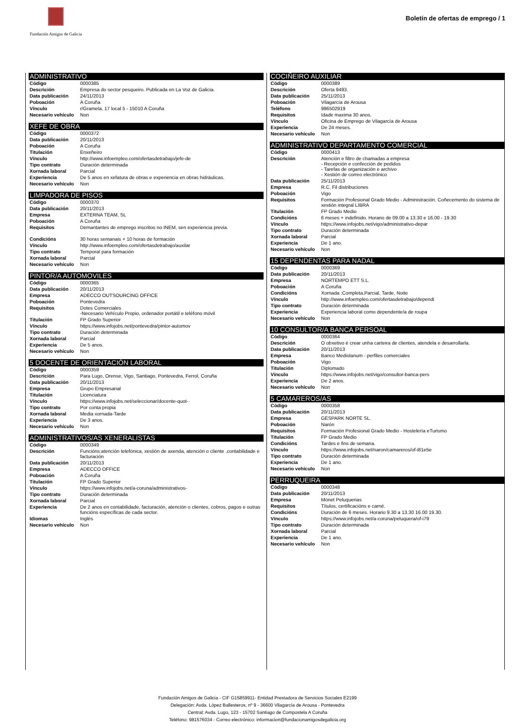Fundación Amigos de Galicia
Boletín de ofertas de emprego / 1
ADMINISTRATIVO
| Código | 0000385 |
| Descrición | Empresa do sector pesqueiro. Publicada en La Voz de Galicia. |
| Data publicación | 24/11/2013 |
| Poboación | A Coruña |
| Vínculo | r/Gramela, 17 local 5 - 15010 A Coruña |
| Necesario vehículo | Non |
XEFE DE OBRA
| Código | 0000372 |
| Data publicación | 20/11/2013 |
| Poboación | A Coruña |
| Titulación | Enxeñeiro |
| Vínculo | http://www.infoempleo.com/ofertasdetrabajo/jefe-de |
| Tipo contrato | Duración determinada |
| Xornada laboral | Parcial |
| Experiencia | De 5 anos en xefatura de obras e experiencia en obras hidráulicas. |
| Necesario vehículo | Non |
LIMPADORA DE PISOS
| Código | 0000370 |
| Data publicación | 20/11/2013 |
| Empresa | EXTERNA TEAM, SL |
| Poboación | A Coruña |
| Requisitos | Demantantes de emprego inscritos no INEM, sen experiencia previa. |
| Condicións | 30 horas semanais + 10 horas de formación |
| Vínculo | http://www.infoempleo.com/ofertasdetrabajo/auxilar |
| Tipo contrato | Temporal para formación |
| Xornada laboral | Parcial |
| Necesario vehículo | Non |
PINTOR/A AUTOMOVILES
| Código | 0000365 |
| Data publicación | 20/11/2013 |
| Empresa | ADECCO OUTSOURCING OFFICE |
| Poboación | Pontevedra |
| Requisitos | Dotes Comerciales -Necesario Vehículo Propio, ordenador portátil e teléfono móvil |
| Titulación | FP Grado Superior |
| Vínculo | https://www.infojobs.net/pontevedra/pintor-automov |
| Tipo contrato | Duración determinada |
| Xornada laboral | Parcial |
| Experiencia | De 5 anos. |
| Necesario vehículo | Non |
5 DOCENTE DE ORIENTACIÓN LABORAL
| Código | 0000359 |
| Descrición | Para Lugo, Orense, Vigo, Santiago, Pontevedra, Ferrol, Coruña |
| Data publicación | 20/11/2013 |
| Empresa | Grupo Empresarial |
| Titulación | Licenciatura |
| Vínculo | https://www.infojobs.net/seleccionar/docente-quot- |
| Tipo contrato | Por conta propia |
| Xornada laboral | Media xornada-Tarde |
| Experiencia | De 3 anos. |
| Necesario vehículo | Non |
ADMINISTRATIVOS/AS XENERALISTAS
| Código | 0000349 |
| Descrición | Funcións:atención telefónica, xestión de axenda, atención o cliente ,contabilidade e facturación |
| Data publicación | 20/11/2013 |
| Empresa | ADECCO OFFICE |
| Poboación | A Coruña |
| Titulación | FP Grado Superior |
| Vínculo | https://www.infojobs.net/a-coruna/administrativos- |
| Tipo contrato | Duración determinada |
| Xornada laboral | Parcial |
| Experiencia | De 2 anos en contabilidade, facturación, atención o clientes, cobros, pagos e outras funcións específicas de cada sector. |
| Idiomas | Inglés |
| Necesario vehículo | Non |
COCIÑEIRO AUXILIAR
| Código | 0000389 |
| Descrición | Oferta 9493. |
| Data publicación | 25/11/2013 |
| Poboación | Vilagarcía de Arousa |
| Teléfono | 986502919 |
| Requisitos | Idade maxima 30 anos. |
| Vínculo | Oficina de Emprego de Vilagarcía de Arousa |
| Experiencia | De 24 meses. |
| Necesario vehículo | Non |
ADMINISTRATIVO DEPARTAMENTO COMERCIAL
| Código | 0000413 |
| Descrición | Atención e filtro de chamadas a empresa - Recepción e confección de pedidos - Tarefas de organización e archivo - Xestión de correo electrónico |
| Data publicación | 25/11/2013 |
| Empresa | R.C. Fil distribuciones |
| Poboación | Vigo |
| Requisitos | Formación Profesional Grado Medio - Administración. Coñecemento do sistema de xestión integral LIBRA |
| Titulación | FP Grado Medio |
| Condicións | 6 meses + indefinido. Horario de 09.00 a 13.30 e 16.00 - 19.30 |
| Vínculo | https://www.infojobs.net/vigo/administrativo-depar |
| Tipo contrato | Duración determinada |
| Xornada laboral | Parcial |
| Experiencia | De 1 ano. |
| Necesario vehículo | Non |
15 DEPENDENTAS PARA NADAL
| Código | 0000369 |
| Data publicación | 20/11/2013 |
| Empresa | NORTEMPO ETT S.L. |
| Poboación | A Coruña |
| Condicións | Xornada :Completa,Parcial, Tarde, Noite |
| Vínculo | http://www.infoempleo.com/ofertasdetrabajo/dependi |
| Tipo contrato | Duración determinada |
| Experiencia | Experiencia laboral como dependente/a de roupa |
| Necesario vehículo | Non |
10 CONSULTOR/A BANCA PERSOAL
| Código | 0000364 |
| Descrición | O obxetivo é crear unha carteira de clientes, atendela e desarrollarla. |
| Data publicación | 20/11/2013 |
| Empresa | Banco Mediolanum - perfiles comerciales |
| Poboación | Vigo |
| Titulación | Diplomado |
| Vínculo | https://www.infojobs.net/vigo/consultor-banca-pers |
| Experiencia | De 2 anos. |
| Necesario vehículo | Non |
5 CAMAREROS/AS
| Código | 0000358 |
| Data publicación | 20/11/2013 |
| Empresa | GESPARK NORTE SL. |
| Poboación | Narón |
| Requisitos | Formación Profesional Grado Medio - Hostelería eTurismo |
| Titulación | FP Grado Medio |
| Condicións | Tardes e fins de semana. |
| Vínculo | https://www.infojobs.net/naron/camareros/of-i81e5e |
| Tipo contrato | Duración determinada |
| Experiencia | De 1 ano. |
| Necesario vehículo | Non |
PERRUQUEIRA
| Código | 0000348 |
| Data publicación | 20/11/2013 |
| Empresa | Mönet Peluquerias |
| Requisitos | Títulos, certificacións e carné. |
| Condicións | Duración de 6 meses. Horario 9.30 a 13.30 16.00 19.30. |
| Vínculo | https://www.infojobs.net/a-coruna/peluquera/of-i79 |
| Tipo contrato | Duración determinada |
| Xornada laboral | Parcial |
| Experiencia | De 1 ano. |
| Necesario vehículo | Non |
Fundación Amigos de Galicia - CIF G15859911- Entidad Prestadora de Servicios Sociales E2199
Delegación: Avda. López Ballesteros, nº 9 - 36600 Vilagarcía de Arousa - Pontevedra
Central: Avda. Lugo, 123 - 15702 Santiago de Compostela A Coruña
Teléfono: 981576034 - Correo electrónico: informacion@fundacionamigosdegalicia.org